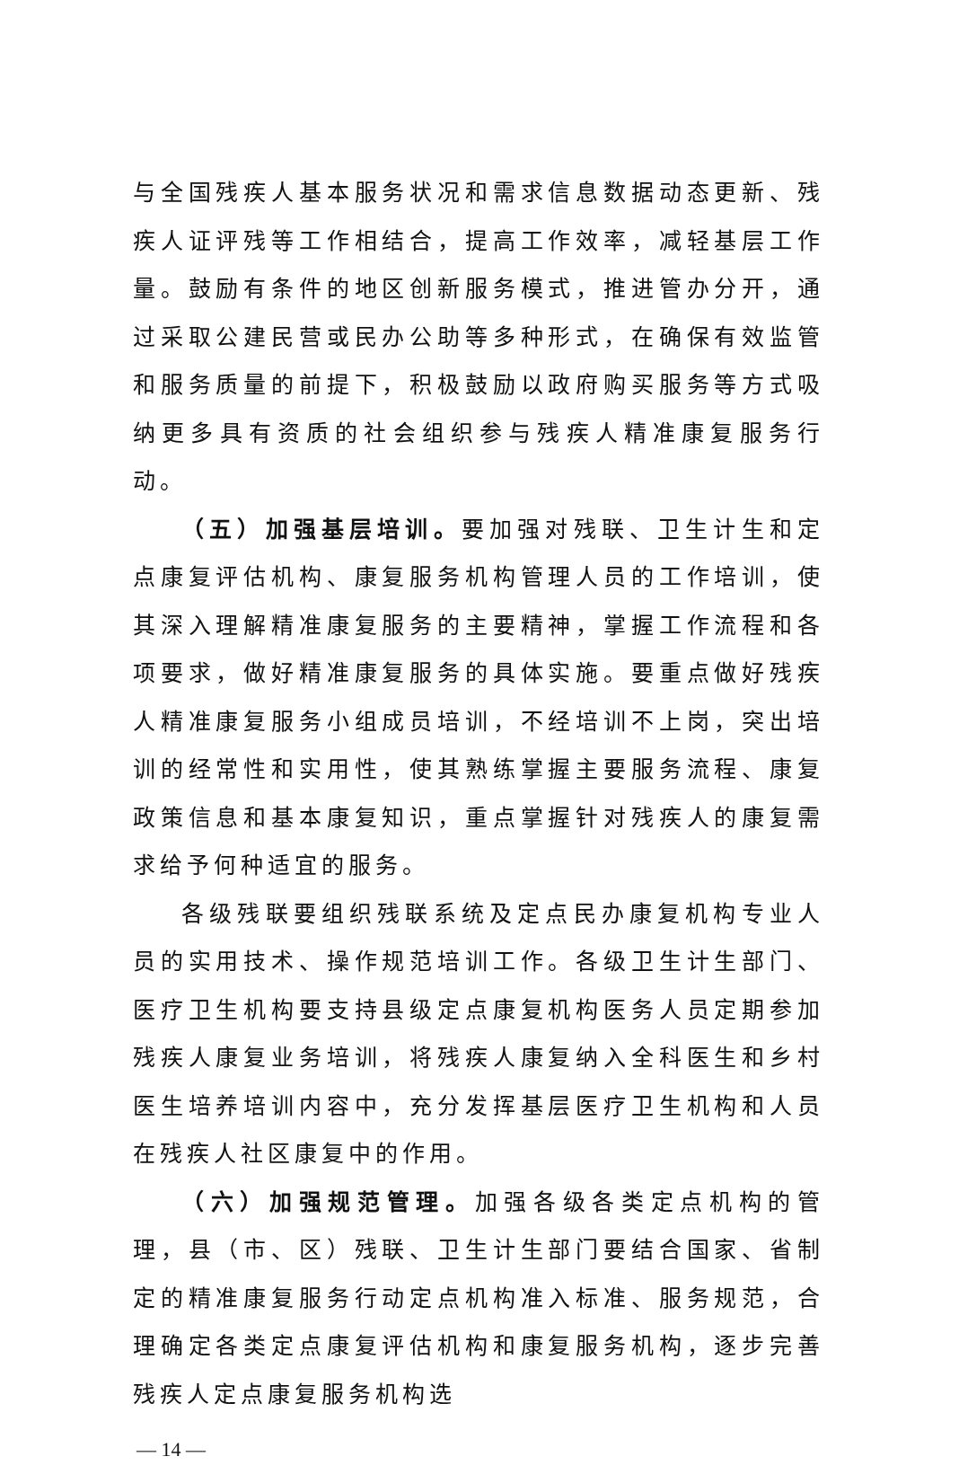与全国残疾人基本服务状况和需求信息数据动态更新、残疾人证评残等工作相结合，提高工作效率，减轻基层工作量。鼓励有条件的地区创新服务模式，推进管办分开，通过采取公建民营或民办公助等多种形式，在确保有效监管和服务质量的前提下，积极鼓励以政府购买服务等方式吸纳更多具有资质的社会组织参与残疾人精准康复服务行动。
（五）加强基层培训。要加强对残联、卫生计生和定点康复评估机构、康复服务机构管理人员的工作培训，使其深入理解精准康复服务的主要精神，掌握工作流程和各项要求，做好精准康复服务的具体实施。要重点做好残疾人精准康复服务小组成员培训，不经培训不上岗，突出培训的经常性和实用性，使其熟练掌握主要服务流程、康复政策信息和基本康复知识，重点掌握针对残疾人的康复需求给予何种适宜的服务。
各级残联要组织残联系统及定点民办康复机构专业人员的实用技术、操作规范培训工作。各级卫生计生部门、医疗卫生机构要支持县级定点康复机构医务人员定期参加残疾人康复业务培训，将残疾人康复纳入全科医生和乡村医生培养培训内容中，充分发挥基层医疗卫生机构和人员在残疾人社区康复中的作用。
（六）加强规范管理。加强各级各类定点机构的管理，县（市、区）残联、卫生计生部门要结合国家、省制定的精准康复服务行动定点机构准入标准、服务规范，合理确定各类定点康复评估机构和康复服务机构，逐步完善残疾人定点康复服务机构选
— 14 —